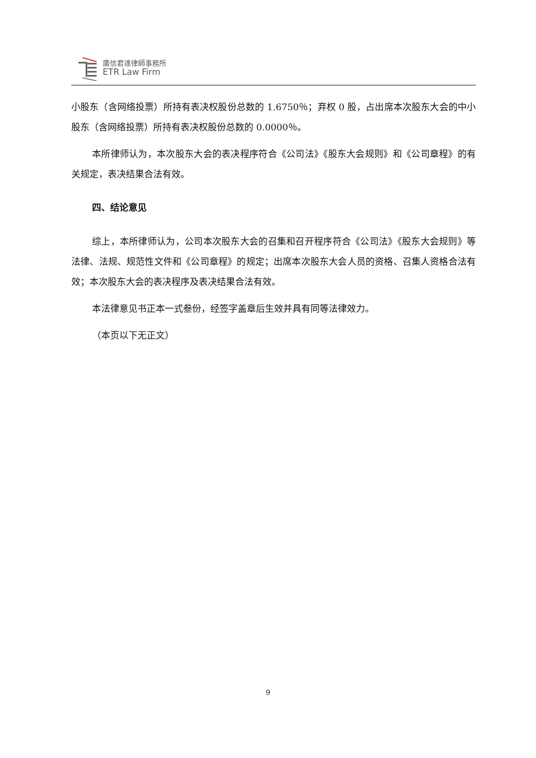廣信君達律師事務所
ETR Law Firm
小股东（含网络投票）所持有表决权股份总数的 1.6750％；弃权 0 股，占出席本次股东大会的中小股东（含网络投票）所持有表决权股份总数的 0.0000％。
本所律师认为，本次股东大会的表决程序符合《公司法》《股东大会规则》和《公司章程》的有关规定，表决结果合法有效。
四、结论意见
综上，本所律师认为，公司本次股东大会的召集和召开程序符合《公司法》《股东大会规则》等法律、法规、规范性文件和《公司章程》的规定；出席本次股东大会人员的资格、召集人资格合法有效；本次股东大会的表决程序及表决结果合法有效。
本法律意见书正本一式叁份，经签字盖章后生效并具有同等法律效力。
（本页以下无正文）
9